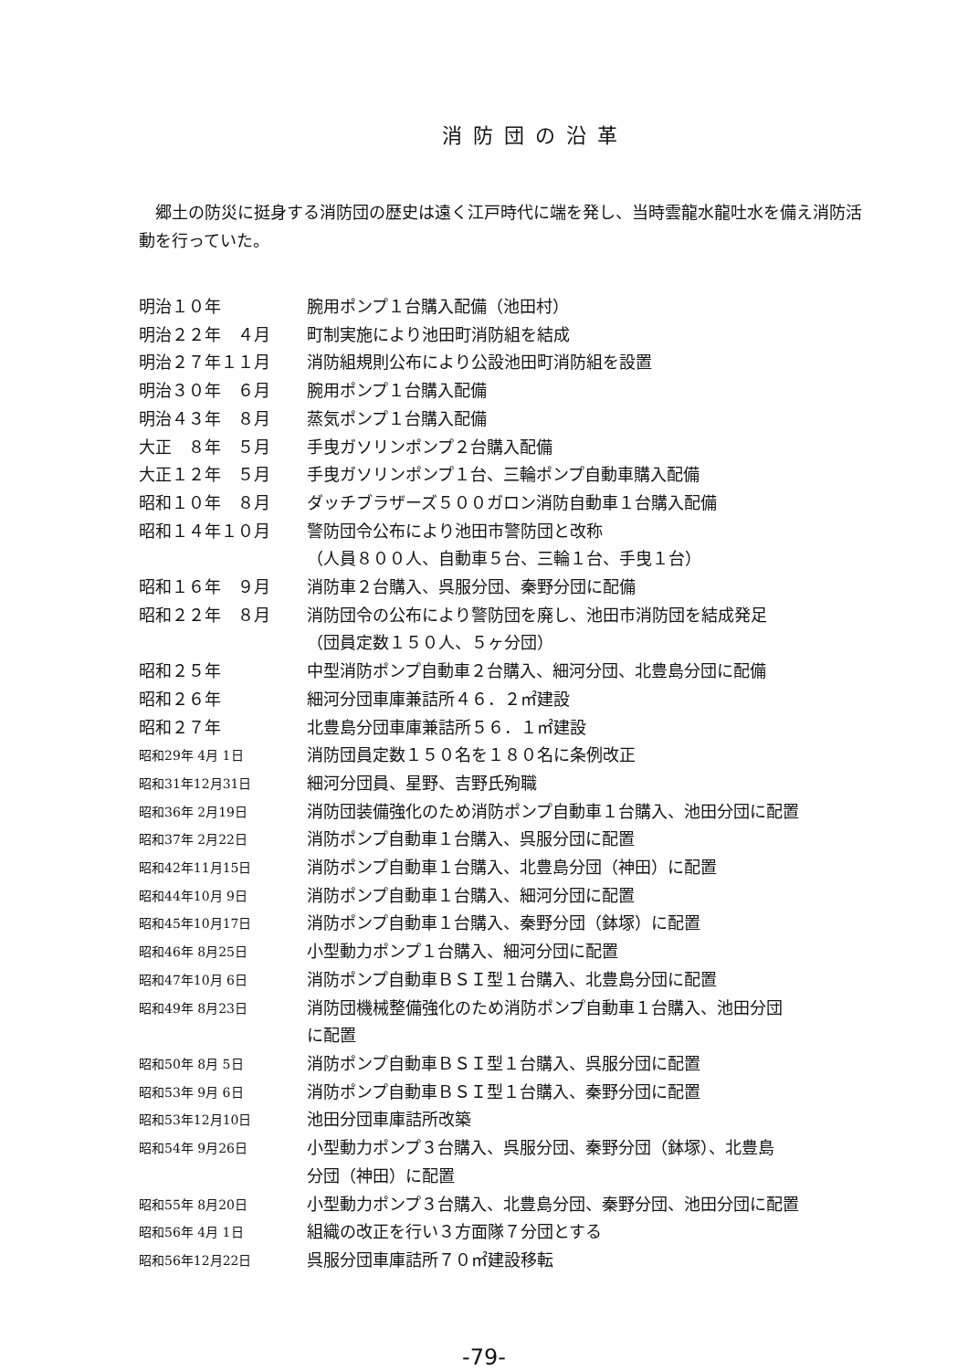消防団の沿革
郷土の防災に挺身する消防団の歴史は遠く江戸時代に端を発し、当時雲龍水龍吐水を備え消防活動を行っていた。
| 明治１０年 | 腕用ポンプ１台購入配備（池田村） |
| 明治２２年 ４月 | 町制実施により池田町消防組を結成 |
| 明治２７年１１月 | 消防組規則公布により公設池田町消防組を設置 |
| 明治３０年 ６月 | 腕用ポンプ１台購入配備 |
| 明治４３年 ８月 | 蒸気ポンプ１台購入配備 |
| 大正 ８年 ５月 | 手曳ガソリンポンプ２台購入配備 |
| 大正１２年 ５月 | 手曳ガソリンポンプ１台、三輪ポンプ自動車購入配備 |
| 昭和１０年 ８月 | ダッチブラザーズ５００ガロン消防自動車１台購入配備 |
| 昭和１４年１０月 | 警防団令公布により池田市警防団と改称 （人員８００人、自動車５台、三輪１台、手曳１台） |
| 昭和１６年 ９月 | 消防車２台購入、呉服分団、秦野分団に配備 |
| 昭和２２年 ８月 | 消防団令の公布により警防団を廃し、池田市消防団を結成発足 （団員定数１５０人、５ヶ分団） |
| 昭和２５年 | 中型消防ポンプ自動車２台購入、細河分団、北豊島分団に配備 |
| 昭和２６年 | 細河分団車庫兼詰所４６．２㎡建設 |
| 昭和２７年 | 北豊島分団車庫兼詰所５６．１㎡建設 |
| 昭和29年 4月 1日 | 消防団員定数１５０名を１８０名に条例改正 |
| 昭和31年12月31日 | 細河分団員、星野、吉野氏殉職 |
| 昭和36年 2月19日 | 消防団装備強化のため消防ポンプ自動車１台購入、池田分団に配置 |
| 昭和37年 2月22日 | 消防ポンプ自動車１台購入、呉服分団に配置 |
| 昭和42年11月15日 | 消防ポンプ自動車１台購入、北豊島分団（神田）に配置 |
| 昭和44年10月 9日 | 消防ポンプ自動車１台購入、細河分団に配置 |
| 昭和45年10月17日 | 消防ポンプ自動車１台購入、秦野分団（鉢塚）に配置 |
| 昭和46年 8月25日 | 小型動力ポンプ１台購入、細河分団に配置 |
| 昭和47年10月 6日 | 消防ポンプ自動車ＢＳＩ型１台購入、北豊島分団に配置 |
| 昭和49年 8月23日 | 消防団機械整備強化のため消防ポンプ自動車１台購入、池田分団 に配置 |
| 昭和50年 8月 5日 | 消防ポンプ自動車ＢＳＩ型１台購入、呉服分団に配置 |
| 昭和53年 9月 6日 | 消防ポンプ自動車ＢＳＩ型１台購入、秦野分団に配置 |
| 昭和53年12月10日 | 池田分団車庫詰所改築 |
| 昭和54年 9月26日 | 小型動力ポンプ３台購入、呉服分団、秦野分団（鉢塚）、北豊島 分団（神田）に配置 |
| 昭和55年 8月20日 | 小型動力ポンプ３台購入、北豊島分団、秦野分団、池田分団に配置 |
| 昭和56年 4月 1日 | 組織の改正を行い３方面隊７分団とする |
| 昭和56年12月22日 | 呉服分団車庫詰所７０㎡建設移転 |
-79-